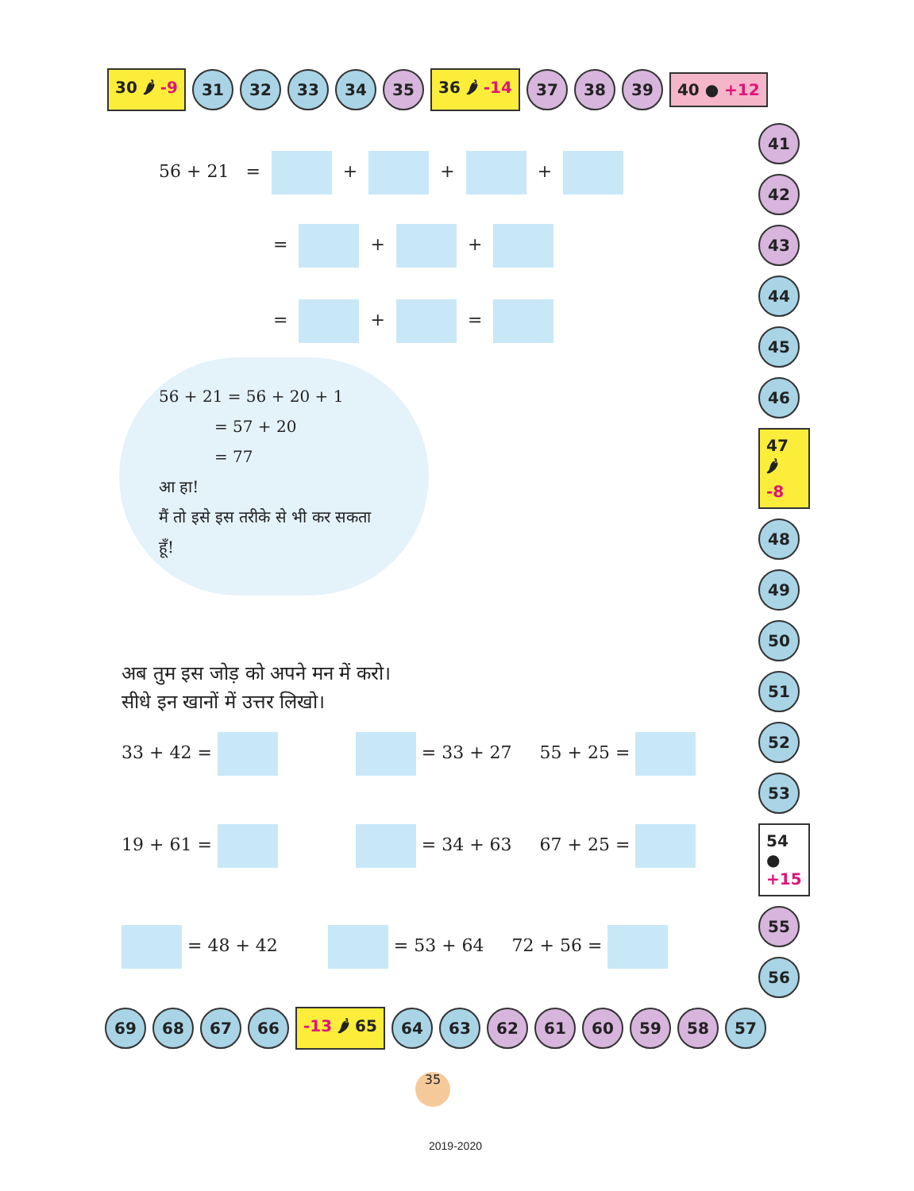30 🌶 -9 31 32 33 34 35 36 🌶 -14 37 38 39 40 ● +12
56 + 21 = + + +
= + +
= + =
56 + 21 = 56 + 20 + 1
= 57 + 20
= 77
आ हा!
मैं तो इसे इस तरीके से भी कर सकता हूँ!
अब तुम इस जोड़ को अपने मन में करो।
सीधे इन खानों में उत्तर लिखो।
33 + 42 = = 33 + 27 55 + 25 =
19 + 61 = = 34 + 63 67 + 25 =
= 48 + 42 = 53 + 64 72 + 56 =
41
42
43
44
45
46
47
🌶
-8
48
49
50
51
52
53
54
●
+15
55
56
69 68 67 66 -13 🌶 65 64 63 62 61 60 59 58 57
35
2019-2020